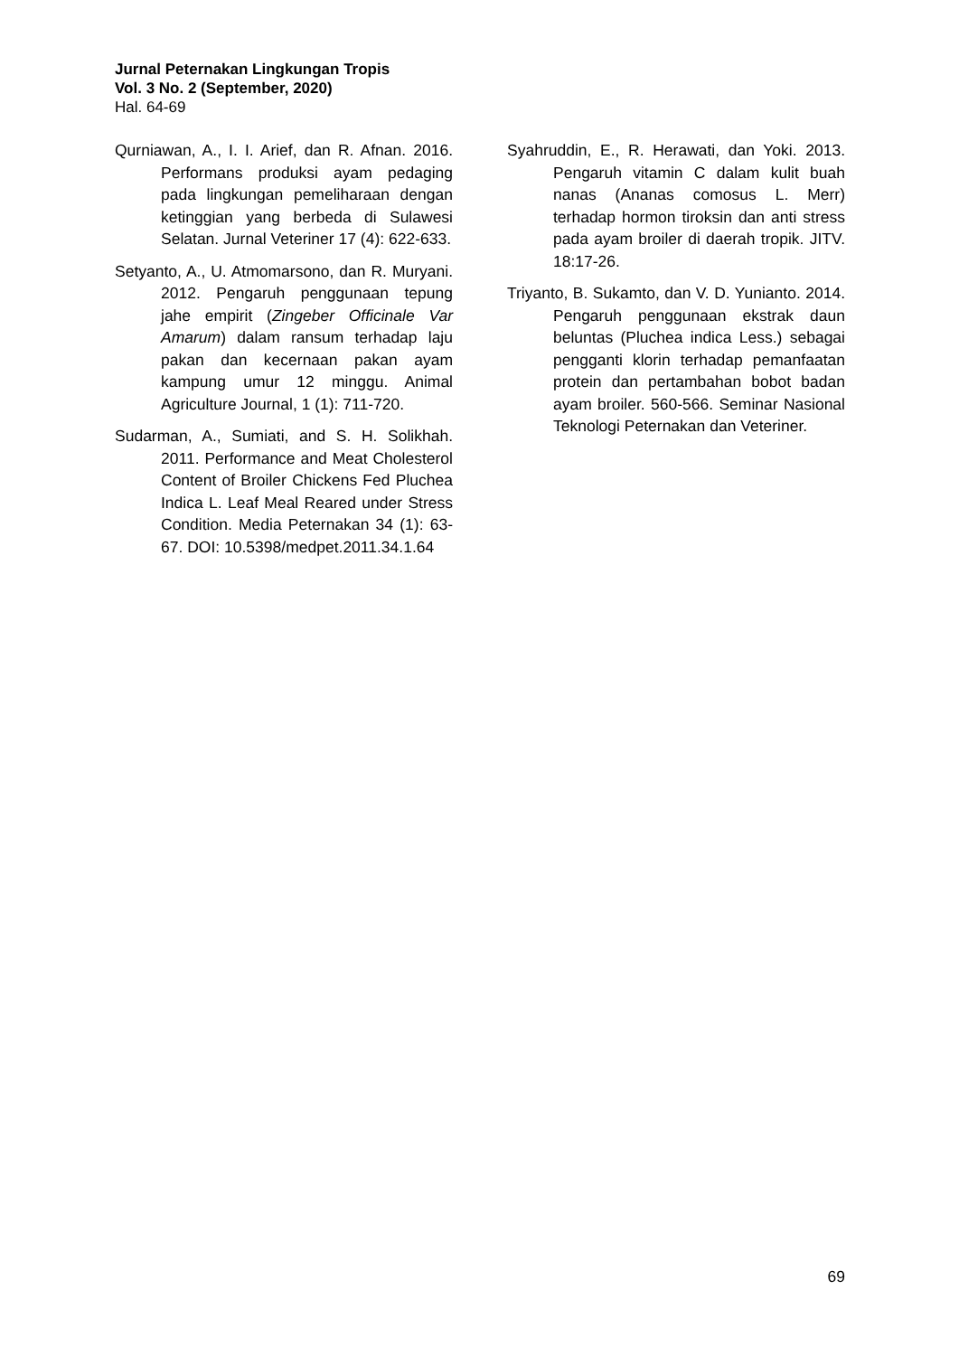Jurnal Peternakan Lingkungan Tropis
Vol. 3 No. 2 (September, 2020)
Hal. 64-69
Qurniawan, A., I. I. Arief, dan R. Afnan. 2016. Performans produksi ayam pedaging pada lingkungan pemeliharaan dengan ketinggian yang berbeda di Sulawesi Selatan. Jurnal Veteriner 17 (4): 622-633.
Setyanto, A., U. Atmomarsono, dan R. Muryani. 2012. Pengaruh penggunaan tepung jahe empirit (Zingeber Officinale Var Amarum) dalam ransum terhadap laju pakan dan kecernaan pakan ayam kampung umur 12 minggu. Animal Agriculture Journal, 1 (1): 711-720.
Sudarman, A., Sumiati, and S. H. Solikhah. 2011. Performance and Meat Cholesterol Content of Broiler Chickens Fed Pluchea Indica L. Leaf Meal Reared under Stress Condition. Media Peternakan 34 (1): 63-67. DOI: 10.5398/medpet.2011.34.1.64
Syahruddin, E., R. Herawati, dan Yoki. 2013. Pengaruh vitamin C dalam kulit buah nanas (Ananas comosus L. Merr) terhadap hormon tiroksin dan anti stress pada ayam broiler di daerah tropik. JITV. 18:17-26.
Triyanto, B. Sukamto, dan V. D. Yunianto. 2014. Pengaruh penggunaan ekstrak daun beluntas (Pluchea indica Less.) sebagai pengganti klorin terhadap pemanfaatan protein dan pertambahan bobot badan ayam broiler. 560-566. Seminar Nasional Teknologi Peternakan dan Veteriner.
69